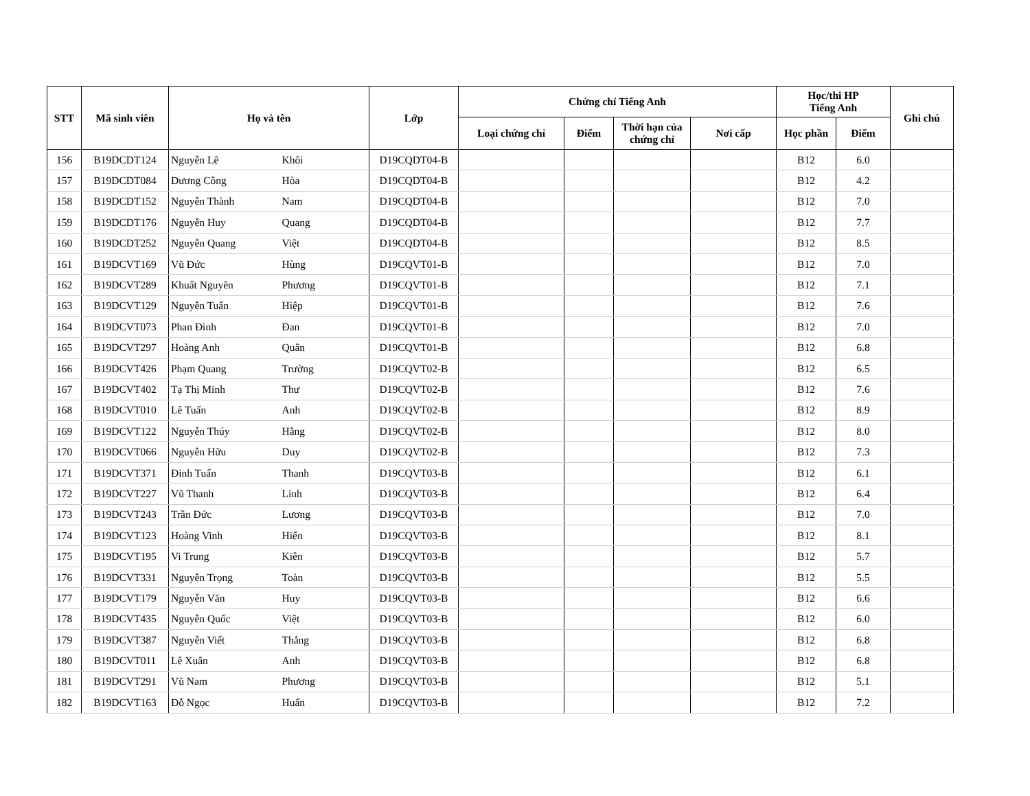| STT | Mã sinh viên | Họ và tên | | Lớp | Chứng chỉ Tiếng Anh | | | | Học/thi HP Tiếng Anh | | Ghi chú |
| --- | --- | --- | --- | --- | --- | --- | --- | --- | --- | --- | --- |
| | | | | | Loại chứng chỉ | Điểm | Thời hạn của chứng chỉ | Nơi cấp | Học phần | Điểm | |
| 156 | B19DCDT124 | Nguyễn Lê | Khôi | D19CQDT04-B | | | | | B12 | 6.0 | |
| 157 | B19DCDT084 | Dương Công | Hòa | D19CQDT04-B | | | | | B12 | 4.2 | |
| 158 | B19DCDT152 | Nguyễn Thành | Nam | D19CQDT04-B | | | | | B12 | 7.0 | |
| 159 | B19DCDT176 | Nguyễn Huy | Quang | D19CQDT04-B | | | | | B12 | 7.7 | |
| 160 | B19DCDT252 | Nguyễn Quang | Việt | D19CQDT04-B | | | | | B12 | 8.5 | |
| 161 | B19DCVT169 | Vũ Đức | Hùng | D19CQVT01-B | | | | | B12 | 7.0 | |
| 162 | B19DCVT289 | Khuất Nguyên | Phương | D19CQVT01-B | | | | | B12 | 7.1 | |
| 163 | B19DCVT129 | Nguyễn Tuấn | Hiệp | D19CQVT01-B | | | | | B12 | 7.6 | |
| 164 | B19DCVT073 | Phan Đình | Đan | D19CQVT01-B | | | | | B12 | 7.0 | |
| 165 | B19DCVT297 | Hoàng Anh | Quân | D19CQVT01-B | | | | | B12 | 6.8 | |
| 166 | B19DCVT426 | Phạm Quang | Trường | D19CQVT02-B | | | | | B12 | 6.5 | |
| 167 | B19DCVT402 | Tạ Thị Minh | Thư | D19CQVT02-B | | | | | B12 | 7.6 | |
| 168 | B19DCVT010 | Lê Tuấn | Anh | D19CQVT02-B | | | | | B12 | 8.9 | |
| 169 | B19DCVT122 | Nguyễn Thúy | Hằng | D19CQVT02-B | | | | | B12 | 8.0 | |
| 170 | B19DCVT066 | Nguyễn Hữu | Duy | D19CQVT02-B | | | | | B12 | 7.3 | |
| 171 | B19DCVT371 | Đinh Tuấn | Thanh | D19CQVT03-B | | | | | B12 | 6.1 | |
| 172 | B19DCVT227 | Vũ Thanh | Linh | D19CQVT03-B | | | | | B12 | 6.4 | |
| 173 | B19DCVT243 | Trần Đức | Lương | D19CQVT03-B | | | | | B12 | 7.0 | |
| 174 | B19DCVT123 | Hoàng Vinh | Hiển | D19CQVT03-B | | | | | B12 | 8.1 | |
| 175 | B19DCVT195 | Vi Trung | Kiên | D19CQVT03-B | | | | | B12 | 5.7 | |
| 176 | B19DCVT331 | Nguyễn Trọng | Toàn | D19CQVT03-B | | | | | B12 | 5.5 | |
| 177 | B19DCVT179 | Nguyễn Văn | Huy | D19CQVT03-B | | | | | B12 | 6.6 | |
| 178 | B19DCVT435 | Nguyễn Quốc | Việt | D19CQVT03-B | | | | | B12 | 6.0 | |
| 179 | B19DCVT387 | Nguyễn Viết | Thắng | D19CQVT03-B | | | | | B12 | 6.8 | |
| 180 | B19DCVT011 | Lê Xuân | Anh | D19CQVT03-B | | | | | B12 | 6.8 | |
| 181 | B19DCVT291 | Vũ Nam | Phương | D19CQVT03-B | | | | | B12 | 5.1 | |
| 182 | B19DCVT163 | Đỗ Ngọc | Huấn | D19CQVT03-B | | | | | B12 | 7.2 | |